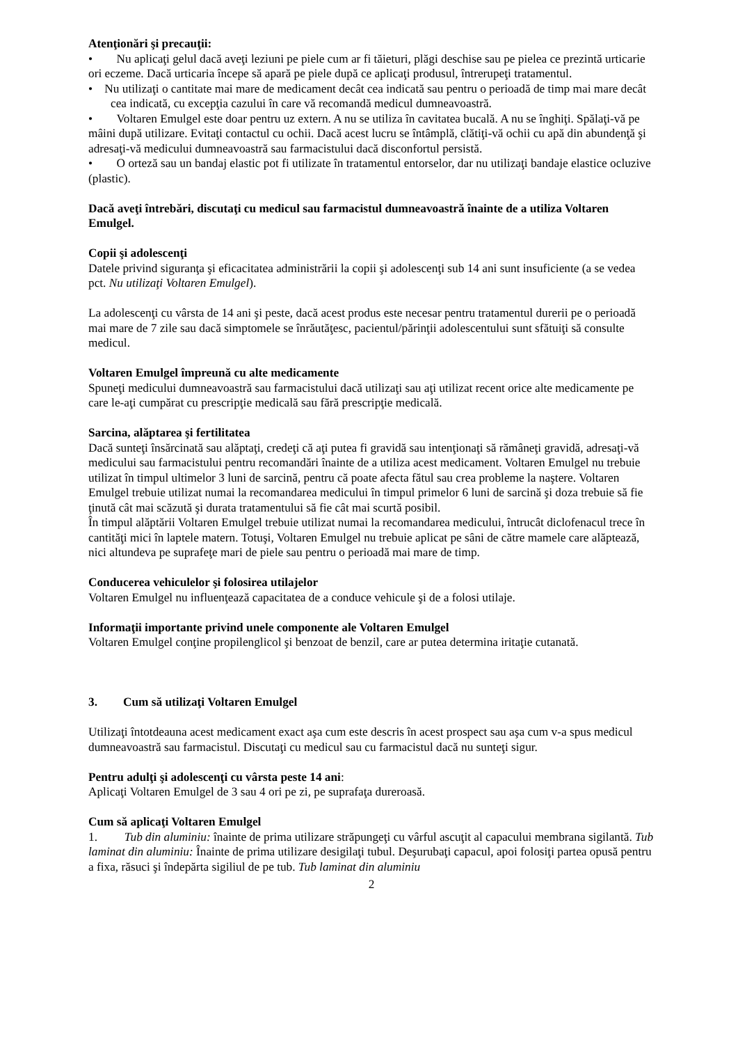Atenţionări şi precauţii:
• Nu aplicaţi gelul dacă aveţi leziuni pe piele cum ar fi tăieturi, plăgi deschise sau pe pielea ce prezintă urticarie ori eczeme. Dacă urticaria începe să apară pe piele după ce aplicaţi produsul, întrerupeţi tratamentul.
• Nu utilizaţi o cantitate mai mare de medicament decât cea indicată sau pentru o perioadă de timp mai mare decât cea indicată, cu excepţia cazului în care vă recomandă medicul dumneavoastră.
• Voltaren Emulgel este doar pentru uz extern. A nu se utiliza în cavitatea bucală. A nu se înghiţi. Spălaţi-vă pe mâini după utilizare. Evitaţi contactul cu ochii. Dacă acest lucru se întâmplă, clătiţi-vă ochii cu apă din abundenţă şi adresaţi-vă medicului dumneavoastră sau farmacistului dacă disconfortul persistă.
• O orteză sau un bandaj elastic pot fi utilizate în tratamentul entorselor, dar nu utilizaţi bandaje elastice ocluzive (plastic).
Dacă aveţi întrebări, discutaţi cu medicul sau farmacistul dumneavoastră înainte de a utiliza Voltaren Emulgel.
Copii şi adolescenţi
Datele privind siguranţa şi eficacitatea administrării la copii şi adolescenţi sub 14 ani sunt insuficiente (a se vedea pct. Nu utilizaţi Voltaren Emulgel).
La adolescenţi cu vârsta de 14 ani şi peste, dacă acest produs este necesar pentru tratamentul durerii pe o perioadă mai mare de 7 zile sau dacă simptomele se înrăutăţesc, pacientul/părinţii adolescentului sunt sfătuiţi să consulte medicul.
Voltaren Emulgel împreună cu alte medicamente
Spuneţi medicului dumneavoastră sau farmacistului dacă utilizaţi sau aţi utilizat recent orice alte medicamente pe care le-aţi cumpărat cu prescripţie medicală sau fără prescripţie medicală.
Sarcina, alăptarea şi fertilitatea
Dacă sunteţi însărcinată sau alăptaţi, credeţi că aţi putea fi gravidă sau intenţionaţi să rămâneţi gravidă, adresaţi-vă medicului sau farmacistului pentru recomandări înainte de a utiliza acest medicament. Voltaren Emulgel nu trebuie utilizat în timpul ultimelor 3 luni de sarcină, pentru că poate afecta fătul sau crea probleme la naştere. Voltaren Emulgel trebuie utilizat numai la recomandarea medicului în timpul primelor 6 luni de sarcină şi doza trebuie să fie ţinută cât mai scăzută şi durata tratamentului să fie cât mai scurtă posibil.
În timpul alăptării Voltaren Emulgel trebuie utilizat numai la recomandarea medicului, întrucât diclofenacul trece în cantităţi mici în laptele matern. Totuşi, Voltaren Emulgel nu trebuie aplicat pe sâni de către mamele care alăptează, nici altundeva pe suprafeţe mari de piele sau pentru o perioadă mai mare de timp.
Conducerea vehiculelor şi folosirea utilajelor
Voltaren Emulgel nu influenţează capacitatea de a conduce vehicule şi de a folosi utilaje.
Informaţii importante privind unele componente ale Voltaren Emulgel
Voltaren Emulgel conţine propilenglicol şi benzoat de benzil, care ar putea determina iritaţie cutanată.
3. Cum să utilizaţi Voltaren Emulgel
Utilizaţi întotdeauna acest medicament exact aşa cum este descris în acest prospect sau aşa cum v-a spus medicul dumneavoastră sau farmacistul. Discutaţi cu medicul sau cu farmacistul dacă nu sunteţi sigur.
Pentru adulţi şi adolescenţi cu vârsta peste 14 ani:
Aplicaţi Voltaren Emulgel de 3 sau 4 ori pe zi, pe suprafaţa dureroasă.
Cum să aplicaţi Voltaren Emulgel
1. Tub din aluminiu: înainte de prima utilizare străpungeţi cu vârful ascuţit al capacului membrana sigilantă. Tub laminat din aluminiu: Înainte de prima utilizare desigilaţi tubul. Deşurubaţi capacul, apoi folosiţi partea opusă pentru a fixa, răsuci şi îndepărta sigiliul de pe tub. Tub laminat din aluminiu
2